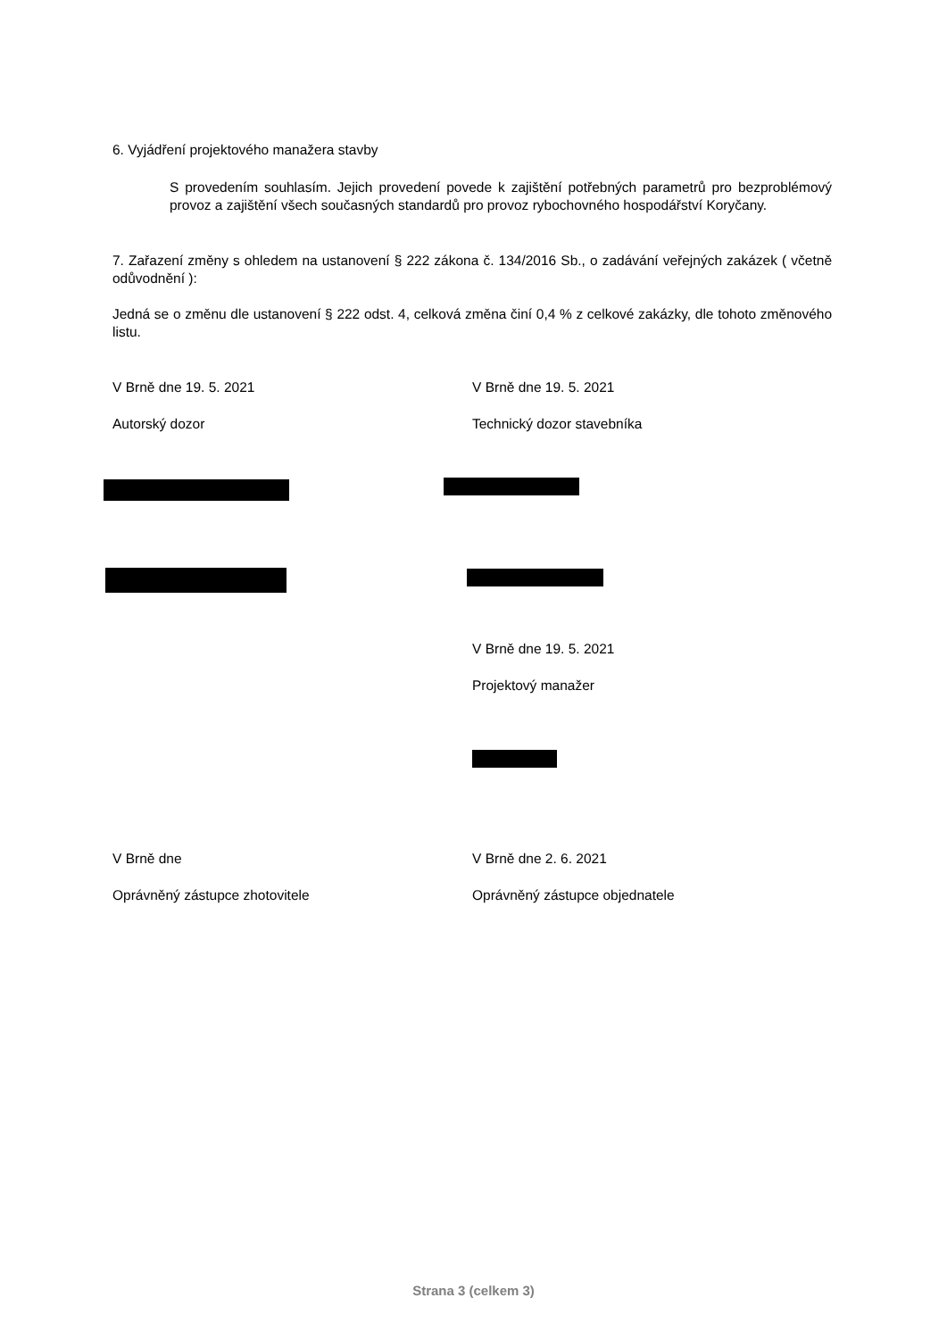6. Vyjádření projektového manažera stavby
S provedením souhlasím. Jejich provedení povede k zajištění potřebných parametrů pro bezproblémový provoz a zajištění všech současných standardů pro provoz rybochovného hospodářství Koryčany.
7. Zařazení změny s ohledem na ustanovení § 222 zákona č. 134/2016 Sb., o zadávání veřejných zakázek ( včetně odůvodnění ):
Jedná se o změnu dle ustanovení § 222 odst. 4, celková změna činí 0,4 % z celkové zakázky, dle tohoto změnového listu.
V Brně dne 19. 5. 2021
Autorský dozor
V Brně dne 19. 5. 2021
Technický dozor stavebníka
V Brně dne 19. 5. 2021
Projektový manažer
V Brně dne
Oprávněný zástupce zhotovitele
V Brně dne 2. 6. 2021
Oprávněný zástupce objednatele
Strana 3 (celkem 3)